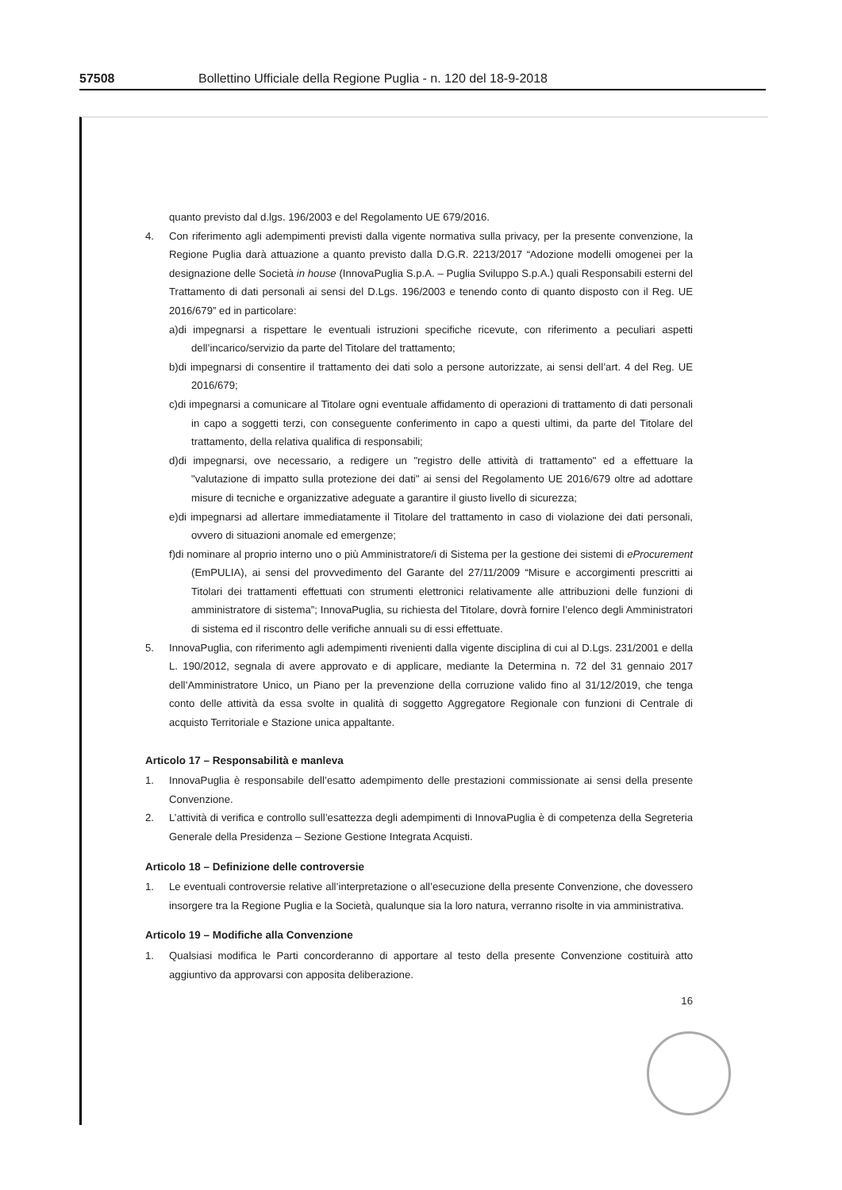57508 Bollettino Ufficiale della Regione Puglia - n. 120 del 18-9-2018
quanto previsto dal d.lgs. 196/2003 e del Regolamento UE 679/2016.
4. Con riferimento agli adempimenti previsti dalla vigente normativa sulla privacy, per la presente convenzione, la Regione Puglia darà attuazione a quanto previsto dalla D.G.R. 2213/2017 “Adozione modelli omogenei per la designazione delle Società in house (InnovaPuglia S.p.A. – Puglia Sviluppo S.p.A.) quali Responsabili esterni del Trattamento di dati personali ai sensi del D.Lgs. 196/2003 e tenendo conto di quanto disposto con il Reg. UE 2016/679” ed in particolare:
a)di impegnarsi a rispettare le eventuali istruzioni specifiche ricevute, con riferimento a peculiari aspetti dell’incarico/servizio da parte del Titolare del trattamento;
b)di impegnarsi di consentire il trattamento dei dati solo a persone autorizzate, ai sensi dell’art. 4 del Reg. UE 2016/679;
c)di impegnarsi a comunicare al Titolare ogni eventuale affidamento di operazioni di trattamento di dati personali in capo a soggetti terzi, con conseguente conferimento in capo a questi ultimi, da parte del Titolare del trattamento, della relativa qualifica di responsabili;
d)di impegnarsi, ove necessario, a redigere un "registro delle attività di trattamento" ed a effettuare la "valutazione di impatto sulla protezione dei dati" ai sensi del Regolamento UE 2016/679 oltre ad adottare misure di tecniche e organizzative adeguate a garantire il giusto livello di sicurezza;
e)di impegnarsi ad allertare immediatamente il Titolare del trattamento in caso di violazione dei dati personali, ovvero di situazioni anomale ed emergenze;
f)di nominare al proprio interno uno o più Amministratore/i di Sistema per la gestione dei sistemi di eProcurement (EmPULIA), ai sensi del provvedimento del Garante del 27/11/2009 “Misure e accorgimenti prescritti ai Titolari dei trattamenti effettuati con strumenti elettronici relativamente alle attribuzioni delle funzioni di amministratore di sistema”; InnovaPuglia, su richiesta del Titolare, dovrà fornire l’elenco degli Amministratori di sistema ed il riscontro delle verifiche annuali su di essi effettuate.
5. InnovaPuglia, con riferimento agli adempimenti rivenienti dalla vigente disciplina di cui al D.Lgs. 231/2001 e della L. 190/2012, segnala di avere approvato e di applicare, mediante la Determina n. 72 del 31 gennaio 2017 dell’Amministratore Unico, un Piano per la prevenzione della corruzione valido fino al 31/12/2019, che tenga conto delle attività da essa svolte in qualità di soggetto Aggregatore Regionale con funzioni di Centrale di acquisto Territoriale e Stazione unica appaltante.
Articolo 17 – Responsabilità e manleva
1. InnovaPuglia è responsabile dell’esatto adempimento delle prestazioni commissionate ai sensi della presente Convenzione.
2. L’attività di verifica e controllo sull’esattezza degli adempimenti di InnovaPuglia è di competenza della Segreteria Generale della Presidenza – Sezione Gestione Integrata Acquisti.
Articolo 18 – Definizione delle controversie
1. Le eventuali controversie relative all’interpretazione o all’esecuzione della presente Convenzione, che dovessero insorgere tra la Regione Puglia e la Società, qualunque sia la loro natura, verranno risolte in via amministrativa.
Articolo 19 – Modifiche alla Convenzione
1. Qualsiasi modifica le Parti concorderanno di apportare al testo della presente Convenzione costituirà atto aggiuntivo da approvarsi con apposita deliberazione.
16